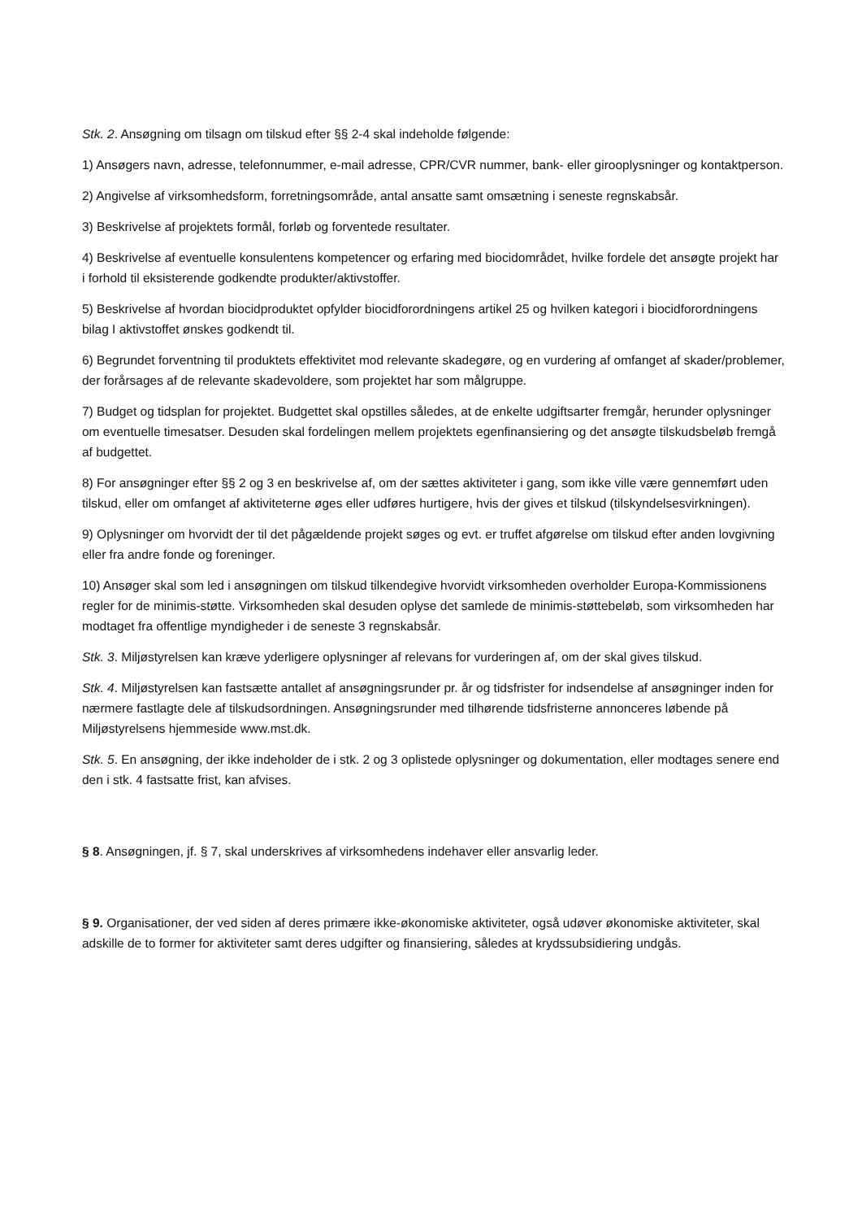Stk. 2. Ansøgning om tilsagn om tilskud efter §§ 2-4 skal indeholde følgende:
1) Ansøgers navn, adresse, telefonnummer, e-mail adresse, CPR/CVR nummer, bank- eller girooplysninger og kontaktperson.
2) Angivelse af virksomhedsform, forretningsområde, antal ansatte samt omsætning i seneste regnskabsår.
3) Beskrivelse af projektets formål, forløb og forventede resultater.
4) Beskrivelse af eventuelle konsulentens kompetencer og erfaring med biocidområdet, hvilke fordele det ansøgte projekt har i forhold til eksisterende godkendte produkter/aktivstoffer.
5) Beskrivelse af hvordan biocidproduktet opfylder biocidforordningens artikel 25 og hvilken kategori i biocidforordningens bilag I aktivstoffet ønskes godkendt til.
6) Begrundet forventning til produktets effektivitet mod relevante skadegøre, og en vurdering af omfanget af skader/problemer, der forårsages af de relevante skadevoldere, som projektet har som målgruppe.
7) Budget og tidsplan for projektet. Budgettet skal opstilles således, at de enkelte udgiftsarter fremgår, herunder oplysninger om eventuelle timesatser. Desuden skal fordelingen mellem projektets egenfinansiering og det ansøgte tilskudsbeløb fremgå af budgettet.
8) For ansøgninger efter §§ 2 og 3 en beskrivelse af, om der sættes aktiviteter i gang, som ikke ville være gennemført uden tilskud, eller om omfanget af aktiviteterne øges eller udføres hurtigere, hvis der gives et tilskud (tilskyndelsesvirkningen).
9) Oplysninger om hvorvidt der til det pågældende projekt søges og evt. er truffet afgørelse om tilskud efter anden lovgivning eller fra andre fonde og foreninger.
10) Ansøger skal som led i ansøgningen om tilskud tilkendegive hvorvidt virksomheden overholder Europa-Kommissionens regler for de minimis-støtte. Virksomheden skal desuden oplyse det samlede de minimis-støttebeløb, som virksomheden har modtaget fra offentlige myndigheder i de seneste 3 regnskabsår.
Stk. 3. Miljøstyrelsen kan kræve yderligere oplysninger af relevans for vurderingen af, om der skal gives tilskud.
Stk. 4. Miljøstyrelsen kan fastsætte antallet af ansøgningsrunder pr. år og tidsfrister for indsendelse af ansøgninger inden for nærmere fastlagte dele af tilskudsordningen. Ansøgningsrunder med tilhørende tidsfristerne annonceres løbende på Miljøstyrelsens hjemmeside www.mst.dk.
Stk. 5. En ansøgning, der ikke indeholder de i stk. 2 og 3 oplistede oplysninger og dokumentation, eller modtages senere end den i stk. 4 fastsatte frist, kan afvises.
§ 8. Ansøgningen, jf. § 7, skal underskrives af virksomhedens indehaver eller ansvarlig leder.
§ 9. Organisationer, der ved siden af deres primære ikke-økonomiske aktiviteter, også udøver økonomiske aktiviteter, skal adskille de to former for aktiviteter samt deres udgifter og finansiering, således at krydssubsidiering undgås.